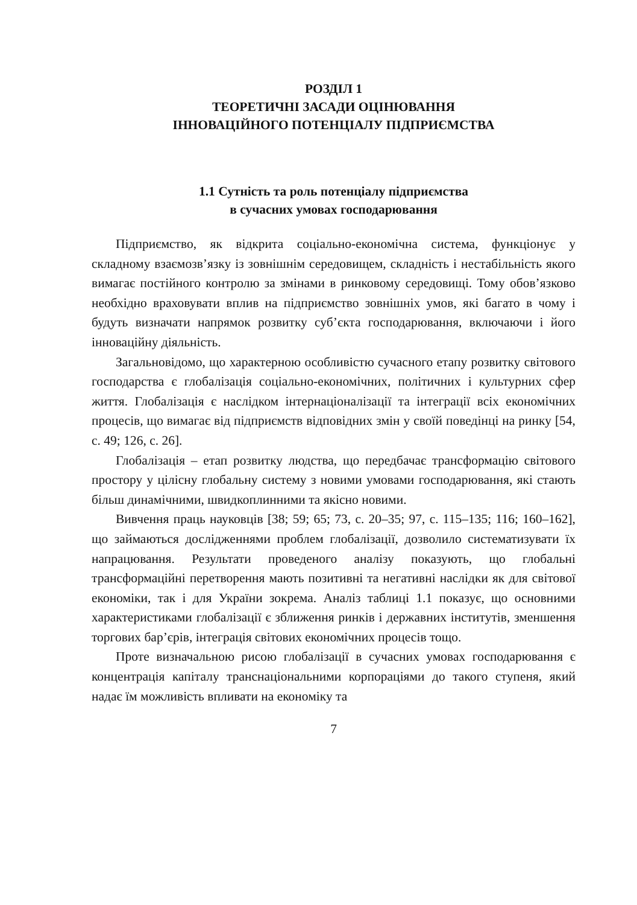РОЗДІЛ 1
ТЕОРЕТИЧНІ ЗАСАДИ ОЦІНЮВАННЯ
ІННОВАЦІЙНОГО ПОТЕНЦІАЛУ ПІДПРИЄМСТВА
1.1 Сутність та роль потенціалу підприємства
в сучасних умовах господарювання
Підприємство, як відкрита соціально-економічна система, функціонує у складному взаємозв’язку із зовнішнім середовищем, складність і нестабільність якого вимагає постійного контролю за змінами в ринковому середовищі. Тому обов’язково необхідно враховувати вплив на підприємство зовнішніх умов, які багато в чому і будуть визначати напрямок розвитку суб’єкта господарювання, включаючи і його інноваційну діяльність.
Загальновідомо, що характерною особливістю сучасного етапу розвитку світового господарства є глобалізація соціально-економічних, політичних і культурних сфер життя. Глобалізація є наслідком інтернаціоналізації та інтеграції всіх економічних процесів, що вимагає від підприємств відповідних змін у своїй поведінці на ринку [54, с. 49; 126, с. 26].
Глобалізація – етап розвитку людства, що передбачає трансформацію світового простору у цілісну глобальну систему з новими умовами господарювання, які стають більш динамічними, швидкоплинними та якісно новими.
Вивчення праць науковців [38; 59; 65; 73, с. 20–35; 97, с. 115–135; 116; 160–162], що займаються дослідженнями проблем глобалізації, дозволило систематизувати їх напрацювання. Результати проведеного аналізу показують, що глобальні трансформаційні перетворення мають позитивні та негативні наслідки як для світової економіки, так і для України зокрема. Аналіз таблиці 1.1 показує, що основними характеристиками глобалізації є зближення ринків і державних інститутів, зменшення торгових бар’єрів, інтеграція світових економічних процесів тощо.
Проте визначальною рисою глобалізації в сучасних умовах господарювання є концентрація капіталу транснаціональними корпораціями до такого ступеня, який надає їм можливість впливати на економіку та
7